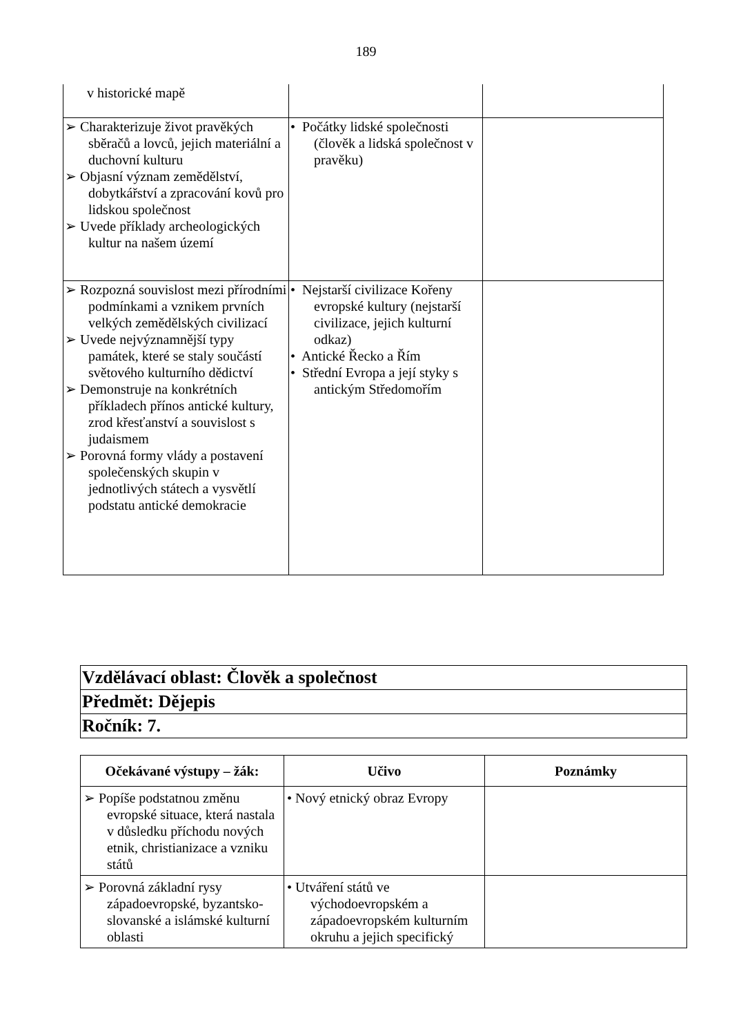189
| v historické mapě | | |
| ➢ Charakterizuje život pravěkých sběračů a lovců, jejich materiální a duchovní kulturu ➢ Objasní význam zemědělství, dobytkářství a zpracování kovů pro lidskou společnost ➢ Uvede příklady archeologických kultur na našem území | • Počátky lidské společnosti (člověk a lidská společnost v pravěku) | |
| ➢ Rozpozná souvislost mezi přírodními podmínkami a vznikem prvních velkých zemědělských civilizací ➢ Uvede nejvýznamnější typy památek, které se staly součástí světového kulturního dědictví ➢ Demonstruje na konkrétních příkladech přínos antické kultury, zrod křesťanství a souvislost s judaismem ➢ Porovná formy vlády a postavení společenských skupin v jednotlivých státech a vysvětlí podstatu antické demokracie | • Nejstarší civilizace Kořeny evropské kultury (nejstarší civilizace, jejich kulturní odkaz) • Antické Řecko a Řím • Střední Evropa a její styky s antickým Středomořím | |
| Vzdělávací oblast: Člověk a společnost |
| Předmět: Dějepis |
| Ročník: 7. |
| Očekávané výstupy – žák: | Učivo | Poznámky |
| --- | --- | --- |
| ➢ Popíše podstatnou změnu evropské situace, která nastala v důsledku příchodu nových etnik, christianizace a vzniku států | • Nový etnický obraz Evropy | |
| ➢ Porovná základní rysy západoevropské, byzantsko-slovanské a islámské kulturní oblasti | • Utváření států ve východoevropském a západoevropském kulturním okruhu a jejich specifický | |